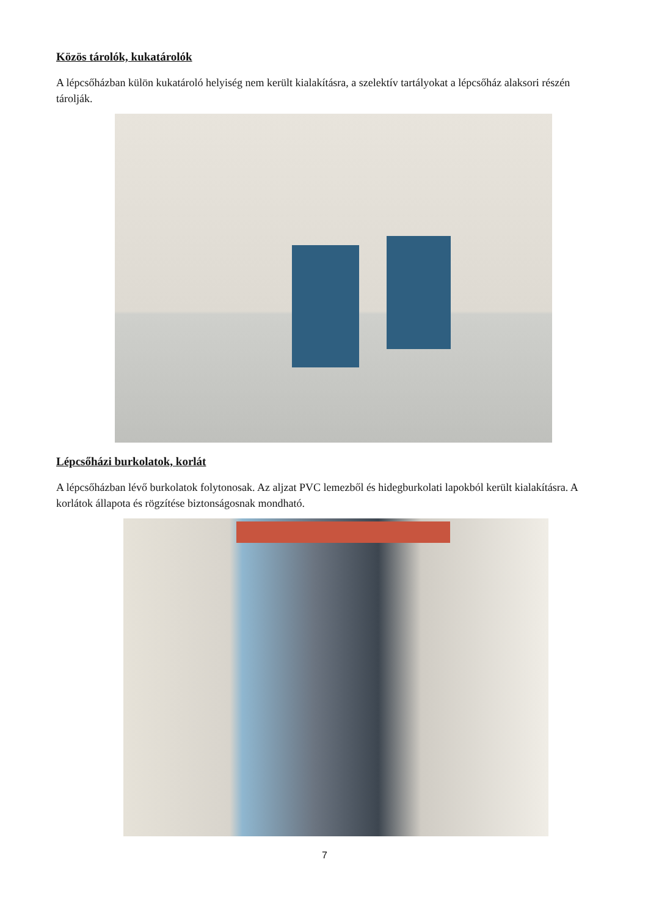Közös tárolók, kukatárolók
A lépcsőházban külön kukatároló helyiség nem került kialakításra, a szelektív tartályokat a lépcsőház alaksori részén tárolják.
Lépcsőházi burkolatok, korlát
A lépcsőházban lévő burkolatok folytonosak. Az aljzat PVC lemezből és hidegburkolati lapokból került kialakításra. A korlátok állapota és rögzítése biztonságosnak mondható.
7